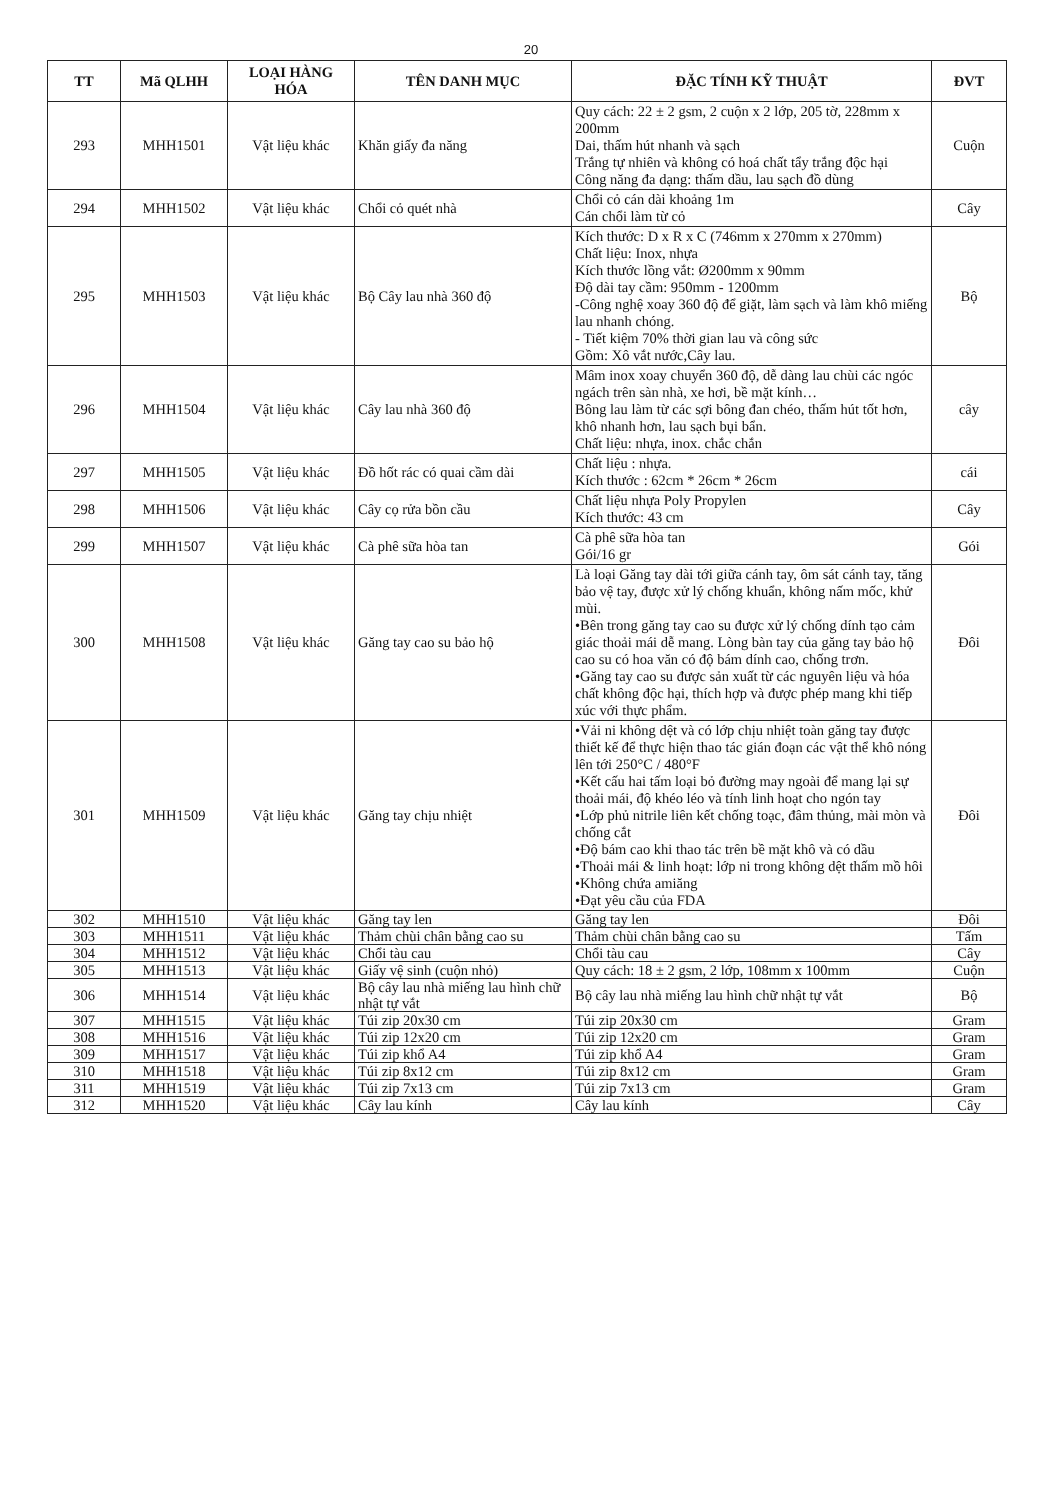20
| TT | Mã QLHH | LOẠI HÀNG HÓA | TÊN DANH MỤC | ĐẶC TÍNH KỸ THUẬT | ĐVT |
| --- | --- | --- | --- | --- | --- |
| 293 | MHH1501 | Vật liệu khác | Khăn giấy đa năng | Quy cách: 22 ± 2 gsm, 2 cuộn x 2 lớp, 205 tờ, 228mm x 200mm Dai, thấm hút nhanh và sạch Trắng tự nhiên và không có hoá chất tẩy trắng độc hại Công năng đa dạng: thấm dầu, lau sạch đồ dùng | Cuộn |
| 294 | MHH1502 | Vật liệu khác | Chổi cỏ quét nhà | Chổi cỏ cán dài khoảng 1m Cán chổi làm từ cỏ | Cây |
| 295 | MHH1503 | Vật liệu khác | Bộ Cây lau nhà 360 độ | Kích thước: D x R x C (746mm x 270mm x 270mm) Chất liệu: Inox, nhựa Kích thước lồng vắt: Ø200mm x 90mm Độ dài tay cầm: 950mm - 1200mm -Công nghệ xoay 360 độ để giặt, làm sạch và làm khô miếng lau nhanh chóng. - Tiết kiệm 70% thời gian lau và công sức Gồm: Xô vắt nước,Cây lau. | Bộ |
| 296 | MHH1504 | Vật liệu khác | Cây lau nhà 360 độ | Mâm inox xoay chuyển 360 độ, dễ dàng lau chùi các ngóc ngách trên sàn nhà, xe hơi, bề mặt kính… Bông lau làm từ các sợi bông đan chéo, thấm hút tốt hơn, khô nhanh hơn, lau sạch bụi bẩn. Chất liệu: nhựa, inox. chắc chắn | cây |
| 297 | MHH1505 | Vật liệu khác | Đồ hốt rác có quai cầm dài | Chất liệu : nhựa. Kích thước : 62cm * 26cm * 26cm | cái |
| 298 | MHH1506 | Vật liệu khác | Cây cọ rửa bồn cầu | Chất liệu nhựa Poly Propylen Kích thước: 43 cm | Cây |
| 299 | MHH1507 | Vật liệu khác | Cà phê sữa hòa tan | Cà phê sữa hòa tan Gói/16 gr | Gói |
| 300 | MHH1508 | Vật liệu khác | Găng tay cao su bảo hộ | Là loại Găng tay dài tới giữa cánh tay, ôm sát cánh tay, tăng bảo vệ tay, được xử lý chống khuẩn, không nấm mốc, khử mùi. •Bên trong găng tay cao su được xử lý chống dính tạo cảm giác thoải mái dễ mang. Lòng bàn tay của găng tay bảo hộ cao su có hoa văn có độ bám dính cao, chống trơn. •Găng tay cao su được sản xuất từ các nguyên liệu và hóa chất không độc hại, thích hợp và được phép mang khi tiếp xúc với thực phẩm. | Đôi |
| 301 | MHH1509 | Vật liệu khác | Găng tay chịu nhiệt | •Vải ni không dệt và có lớp chịu nhiệt toàn găng tay được thiết kế để thực hiện thao tác gián đoạn các vật thể khô nóng lên tới 250°C / 480°F •Kết cấu hai tấm loại bỏ đường may ngoài để mang lại sự thoải mái, độ khéo léo và tính linh hoạt cho ngón tay •Lớp phủ nitrile liên kết chống toạc, đâm thủng, mài mòn và chống cắt •Độ bám cao khi thao tác trên bề mặt khô và có dầu •Thoải mái & linh hoạt: lớp ni trong không dệt thấm mồ hôi •Không chứa amiăng •Đạt yêu cầu của FDA | Đôi |
| 302 | MHH1510 | Vật liệu khác | Găng tay len | Găng tay len | Đôi |
| 303 | MHH1511 | Vật liệu khác | Thảm chùi chân bằng cao su | Thảm chùi chân bằng cao su | Tấm |
| 304 | MHH1512 | Vật liệu khác | Chổi tàu cau | Chổi tàu cau | Cây |
| 305 | MHH1513 | Vật liệu khác | Giấy vệ sinh (cuộn nhỏ) | Quy cách: 18 ± 2 gsm, 2 lớp, 108mm x 100mm | Cuộn |
| 306 | MHH1514 | Vật liệu khác | Bộ cây lau nhà miếng lau hình chữ nhật tự vắt | Bộ cây lau nhà miếng lau hình chữ nhật tự vắt | Bộ |
| 307 | MHH1515 | Vật liệu khác | Túi zip 20x30 cm | Túi zip 20x30 cm | Gram |
| 308 | MHH1516 | Vật liệu khác | Túi zip 12x20 cm | Túi zip 12x20 cm | Gram |
| 309 | MHH1517 | Vật liệu khác | Túi zip khổ A4 | Túi zip khổ A4 | Gram |
| 310 | MHH1518 | Vật liệu khác | Túi zip 8x12 cm | Túi zip 8x12 cm | Gram |
| 311 | MHH1519 | Vật liệu khác | Túi zip 7x13 cm | Túi zip 7x13 cm | Gram |
| 312 | MHH1520 | Vật liệu khác | Cây lau kính | Cây lau kính | Cây |